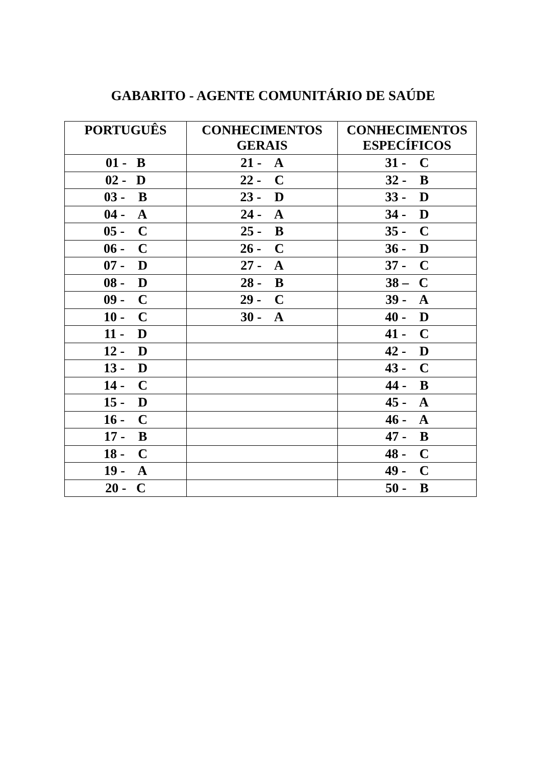GABARITO - AGENTE COMUNITÁRIO DE SAÚDE
| PORTUGUÊS | CONHECIMENTOS GERAIS | CONHECIMENTOS ESPECÍFICOS |
| --- | --- | --- |
| 01 - B | 21 - A | 31 - C |
| 02 - D | 22 - C | 32 - B |
| 03 - B | 23 - D | 33 - D |
| 04 - A | 24 - A | 34 - D |
| 05 - C | 25 - B | 35 - C |
| 06 - C | 26 - C | 36 - D |
| 07 - D | 27 - A | 37 - C |
| 08 - D | 28 - B | 38 – C |
| 09 - C | 29 - C | 39 - A |
| 10 - C | 30 - A | 40 - D |
| 11 - D | | 41 - C |
| 12 - D | | 42 - D |
| 13 - D | | 43 - C |
| 14 - C | | 44 - B |
| 15 - D | | 45 - A |
| 16 - C | | 46 - A |
| 17 - B | | 47 - B |
| 18 - C | | 48 - C |
| 19 - A | | 49 - C |
| 20 - C | | 50 - B |